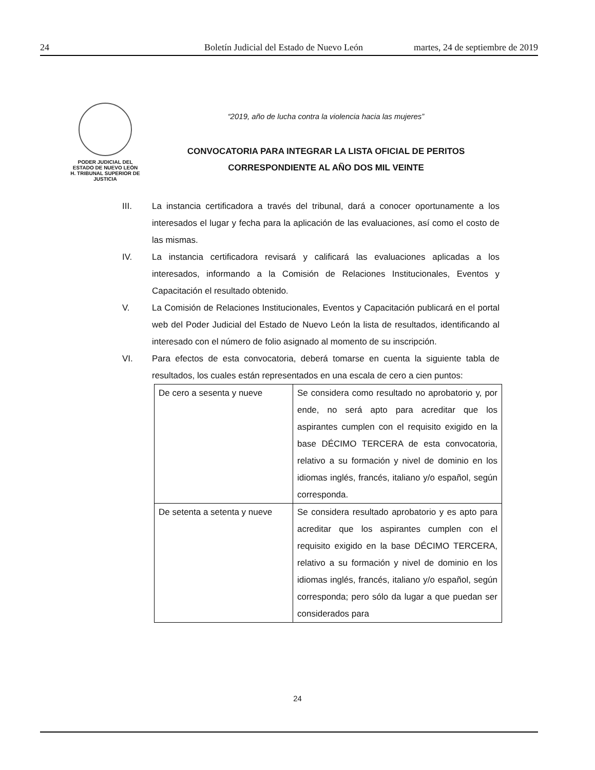24 Boletín Judicial del Estado de Nuevo León martes, 24 de septiembre de 2019
PODER JUDICIAL DEL
ESTADO DE NUEVO LEÓN
H. TRIBUNAL SUPERIOR DE
JUSTICIA
“2019, año de lucha contra la violencia hacia las mujeres”
CONVOCATORIA PARA INTEGRAR LA LISTA OFICIAL DE PERITOS
CORRESPONDIENTE AL AÑO DOS MIL VEINTE
III. La instancia certificadora a través del tribunal, dará a conocer oportunamente a los interesados el lugar y fecha para la aplicación de las evaluaciones, así como el costo de las mismas.
IV. La instancia certificadora revisará y calificará las evaluaciones aplicadas a los interesados, informando a la Comisión de Relaciones Institucionales, Eventos y Capacitación el resultado obtenido.
V. La Comisión de Relaciones Institucionales, Eventos y Capacitación publicará en el portal web del Poder Judicial del Estado de Nuevo León la lista de resultados, identificando al interesado con el número de folio asignado al momento de su inscripción.
VI. Para efectos de esta convocatoria, deberá tomarse en cuenta la siguiente tabla de resultados, los cuales están representados en una escala de cero a cien puntos:
| De cero a sesenta y nueve | Se considera como resultado no aprobatorio y, por ende, no será apto para acreditar que los aspirantes cumplen con el requisito exigido en la base DÉCIMO TERCERA de esta convocatoria, relativo a su formación y nivel de dominio en los idiomas inglés, francés, italiano y/o español, según corresponda. |
| De setenta a setenta y nueve | Se considera resultado aprobatorio y es apto para acreditar que los aspirantes cumplen con el requisito exigido en la base DÉCIMO TERCERA, relativo a su formación y nivel de dominio en los idiomas inglés, francés, italiano y/o español, según corresponda; pero sólo da lugar a que puedan ser considerados para |
24